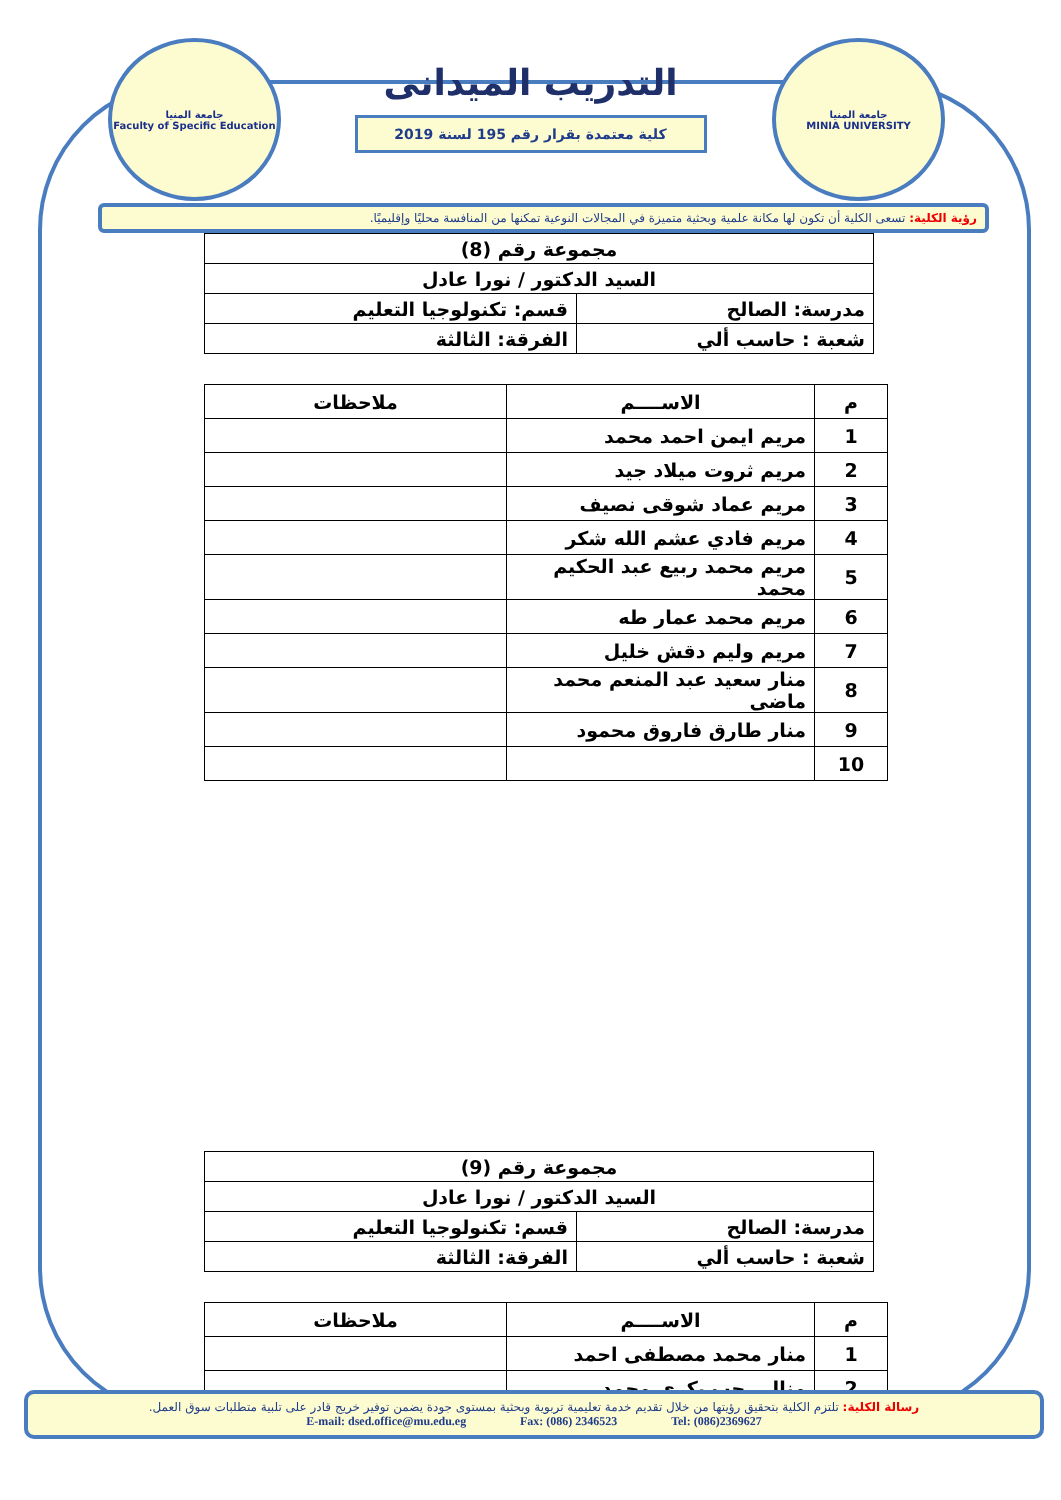جامعة المنيا
Faculty of Specific Education
جامعة المنيا
MINIA UNIVERSITY
التدريب الميدانى
كلية معتمدة بقرار رقم 195 لسنة 2019
رؤية الكلية: تسعى الكلية أن تكون لها مكانة علمية وبحثية متميزة في المجالات النوعية تمكنها من المنافسة محليًا وإقليميًا.
| مجموعة رقم (8) | |
| السيد الدكتور / نورا عادل | |
| مدرسة: الصالح | قسم: تكنولوجيا التعليم |
| شعبة : حاسب ألي | الفرقة: الثالثة |
| م | الاســــم | ملاحظات |
| --- | --- | --- |
| 1 | مريم ايمن احمد محمد | |
| 2 | مريم ثروت ميلاد جيد | |
| 3 | مريم عماد شوقى نصيف | |
| 4 | مريم فادي عشم الله شكر | |
| 5 | مريم محمد ربيع عبد الحكيم محمد | |
| 6 | مريم محمد عمار طه | |
| 7 | مريم وليم دقش خليل | |
| 8 | منار سعيد عبد المنعم محمد ماضى | |
| 9 | منار طارق فاروق محمود | |
| 10 | | |
| مجموعة رقم (9) | |
| السيد الدكتور / نورا عادل | |
| مدرسة: الصالح | قسم: تكنولوجيا التعليم |
| شعبة : حاسب ألي | الفرقة: الثالثة |
| م | الاســــم | ملاحظات |
| --- | --- | --- |
| 1 | منار محمد مصطفى احمد | |
| 2 | منال رجب بكرى محمد | |
رسالة الكلية: تلتزم الكلية بتحقيق رؤيتها من خلال تقديم خدمة تعليمية تربوية وبحثية بمستوى جودة يضمن توفير خريج قادر على تلبية متطلبات سوق العمل.
E-mail: dsed.office@mu.edu.eg Fax: (086) 2346523 Tel: (086)2369627